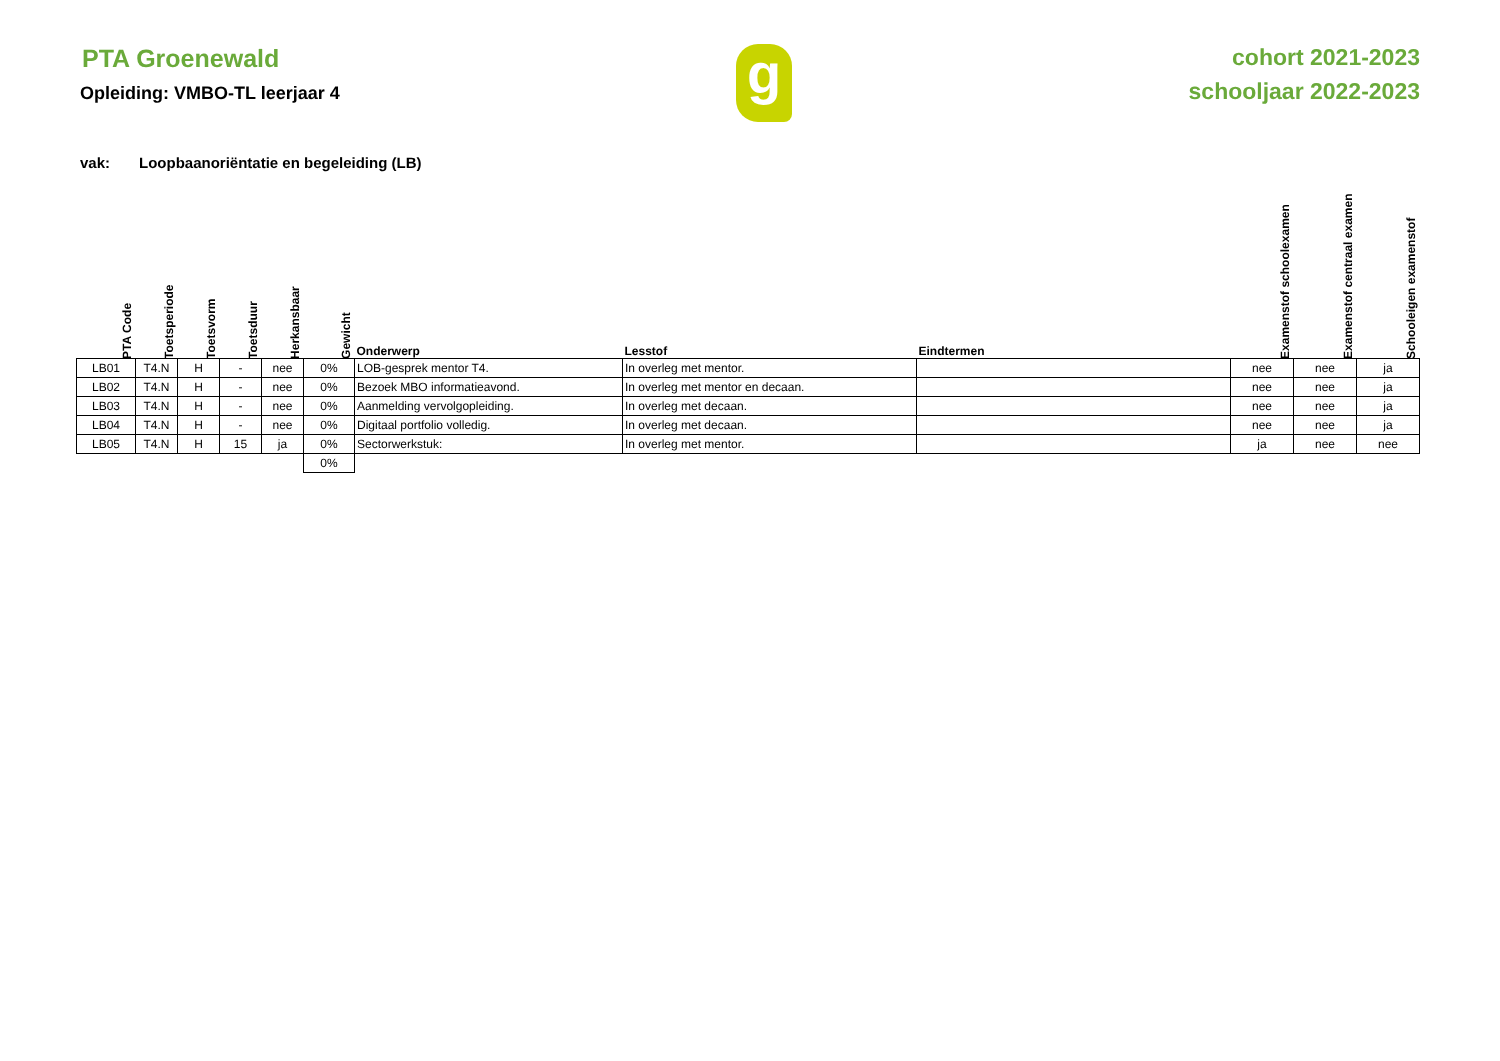PTA Groenewald
Opleiding: VMBO-TL leerjaar 4
g
cohort 2021-2023
schooljaar 2022-2023
vak: Loopbaanoriëntatie en begeleiding (LB)
| PTA Code | Toetsperiode | Toetsvorm | Toetsduur | Herkansbaar | Gewicht | Onderwerp | Lesstof | Eindtermen | Examenstof schoolexamen | Examenstof centraal examen | Schooleigen examenstof |
| --- | --- | --- | --- | --- | --- | --- | --- | --- | --- | --- | --- |
| LB01 | T4.N | H | - | nee | 0% | LOB-gesprek mentor T4. | In overleg met mentor. | | nee | nee | ja |
| LB02 | T4.N | H | - | nee | 0% | Bezoek MBO informatieavond. | In overleg met mentor en decaan. | | nee | nee | ja |
| LB03 | T4.N | H | - | nee | 0% | Aanmelding vervolgopleiding. | In overleg met decaan. | | nee | nee | ja |
| LB04 | T4.N | H | - | nee | 0% | Digitaal portfolio volledig. | In overleg met decaan. | | nee | nee | ja |
| LB05 | T4.N | H | 15 | ja | 0% | Sectorwerkstuk: | In overleg met mentor. | | ja | nee | nee |
| | | | | | 0% | | | | | | |